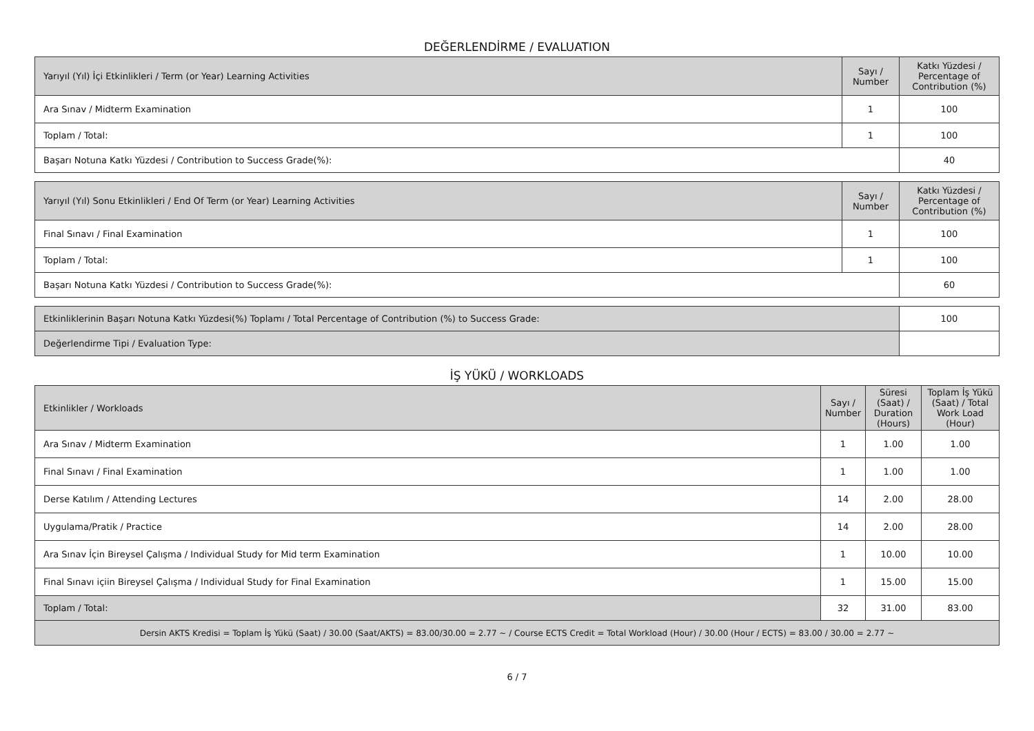DEĞERLENDİRME / EVALUATION
| Yarıyıl (Yıl) İçi Etkinlikleri / Term (or Year) Learning Activities | Sayı / Number | Katkı Yüzdesi / Percentage of Contribution (%) |
| --- | --- | --- |
| Ara Sınav / Midterm Examination | 1 | 100 |
| Toplam / Total: | 1 | 100 |
| Başarı Notuna Katkı Yüzdesi / Contribution to Success Grade(%): | | 40 |
| Yarıyıl (Yıl) Sonu Etkinlikleri / End Of Term (or Year) Learning Activities | Sayı / Number | Katkı Yüzdesi / Percentage of Contribution (%) |
| --- | --- | --- |
| Final Sınavı / Final Examination | 1 | 100 |
| Toplam / Total: | 1 | 100 |
| Başarı Notuna Katkı Yüzdesi / Contribution to Success Grade(%): | | 60 |
| Etkinliklerinin Başarı Notuna Katkı Yüzdesi(%) Toplamı / Total Percentage of Contribution (%) to Success Grade: | 100 |
| Değerlendirme Tipi / Evaluation Type: | |
İŞ YÜKÜ / WORKLOADS
| Etkinlikler / Workloads | Sayı / Number | Süresi (Saat) / Duration (Hours) | Toplam İş Yükü (Saat) / Total Work Load (Hour) |
| --- | --- | --- | --- |
| Ara Sınav / Midterm Examination | 1 | 1.00 | 1.00 |
| Final Sınavı / Final Examination | 1 | 1.00 | 1.00 |
| Derse Katılım / Attending Lectures | 14 | 2.00 | 28.00 |
| Uygulama/Pratik / Practice | 14 | 2.00 | 28.00 |
| Ara Sınav İçin Bireysel Çalışma / Individual Study for Mid term Examination | 1 | 10.00 | 10.00 |
| Final Sınavı içiin Bireysel Çalışma / Individual Study for Final Examination | 1 | 15.00 | 15.00 |
| Toplam / Total: | 32 | 31.00 | 83.00 |
| Dersin AKTS Kredisi = Toplam İş Yükü (Saat) / 30.00 (Saat/AKTS) = 83.00/30.00 = 2.77 ~ / Course ECTS Credit = Total Workload (Hour) / 30.00 (Hour / ECTS) = 83.00 / 30.00 = 2.77 ~ | | | |
6 / 7